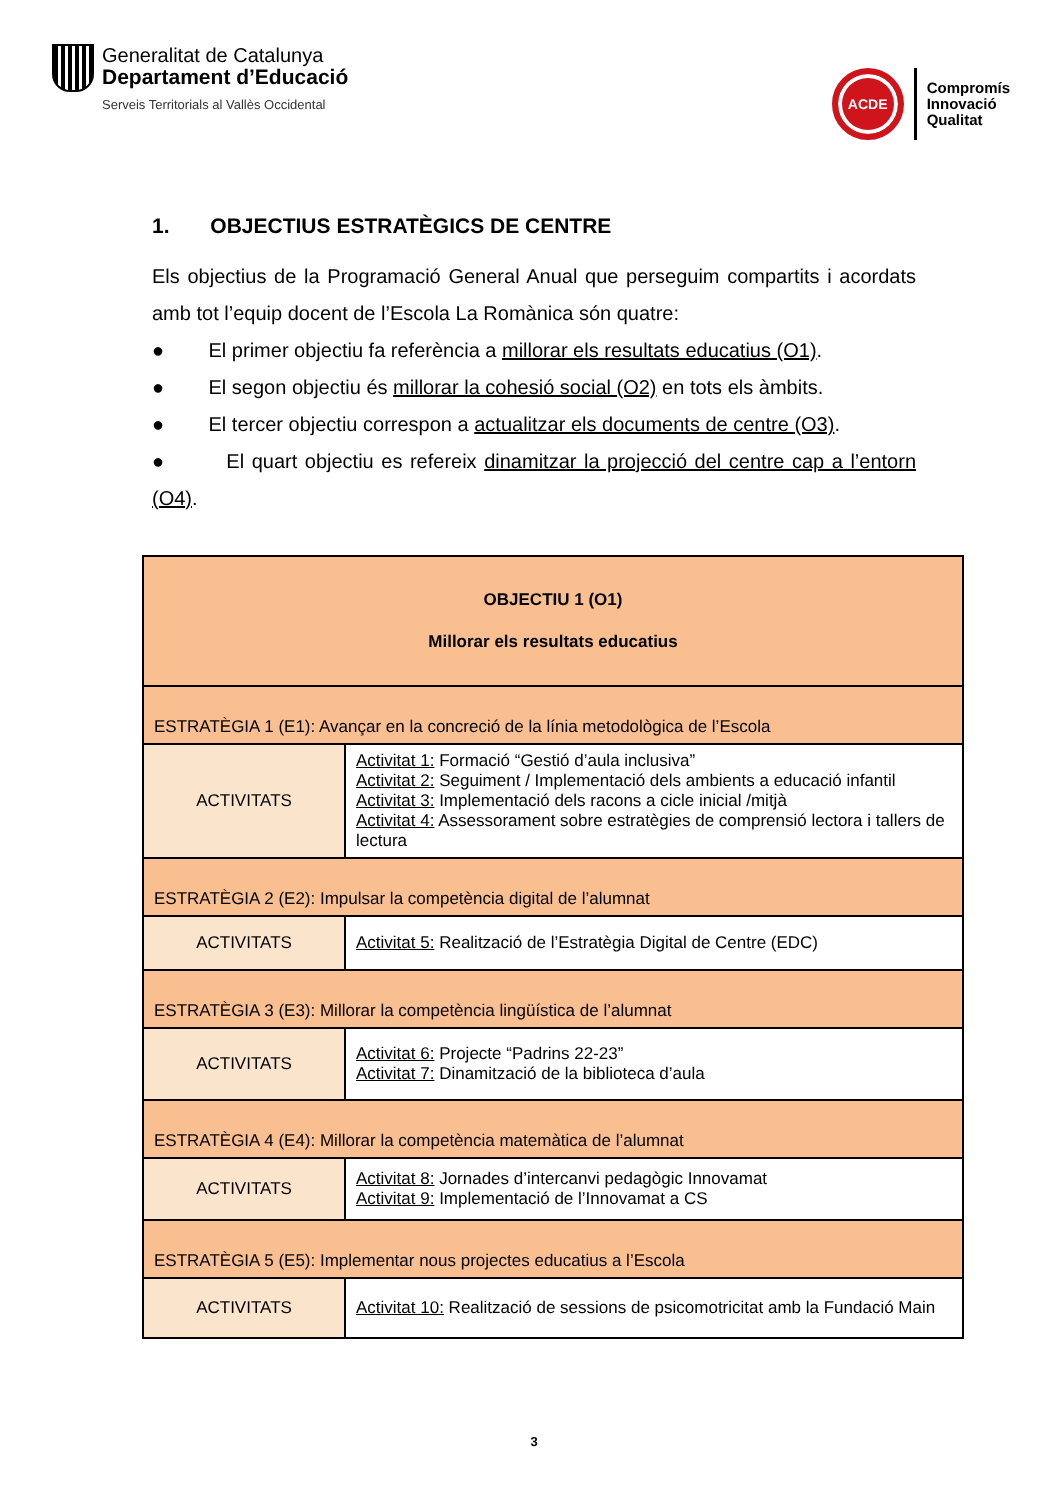Generalitat de Catalunya
Departament d’Educació
Serveis Territorials al Vallès Occidental
ACDE
Compromís
Innovació
Qualitat
1. OBJECTIUS ESTRATÈGICS DE CENTRE
Els objectius de la Programació General Anual que perseguim compartits i acordats amb tot l’equip docent de l’Escola La Romànica són quatre:
● El primer objectiu fa referència a millorar els resultats educatius (O1).
● El segon objectiu és millorar la cohesió social (O2) en tots els àmbits.
● El tercer objectiu correspon a actualitzar els documents de centre (O3).
● El quart objectiu es refereix dinamitzar la projecció del centre cap a l’entorn (O4).
| OBJECTIU 1 (O1) Millorar els resultats educatius | |
| ESTRATÈGIA 1 (E1): Avançar en la concreció de la línia metodològica de l’Escola | |
| ACTIVITATS | Activitat 1: Formació “Gestió d’aula inclusiva” Activitat 2: Seguiment / Implementació dels ambients a educació infantil Activitat 3: Implementació dels racons a cicle inicial /mitjà Activitat 4: Assessorament sobre estratègies de comprensió lectora i tallers de lectura |
| ESTRATÈGIA 2 (E2): Impulsar la competència digital de l’alumnat | |
| ACTIVITATS | Activitat 5: Realització de l’Estratègia Digital de Centre (EDC) |
| ESTRATÈGIA 3 (E3): Millorar la competència lingüística de l’alumnat | |
| ACTIVITATS | Activitat 6: Projecte “Padrins 22-23” Activitat 7: Dinamització de la biblioteca d’aula |
| ESTRATÈGIA 4 (E4): Millorar la competència matemàtica de l’alumnat | |
| ACTIVITATS | Activitat 8: Jornades d’intercanvi pedagògic Innovamat Activitat 9: Implementació de l’Innovamat a CS |
| ESTRATÈGIA 5 (E5): Implementar nous projectes educatius a l’Escola | |
| ACTIVITATS | Activitat 10: Realització de sessions de psicomotricitat amb la Fundació Main |
3